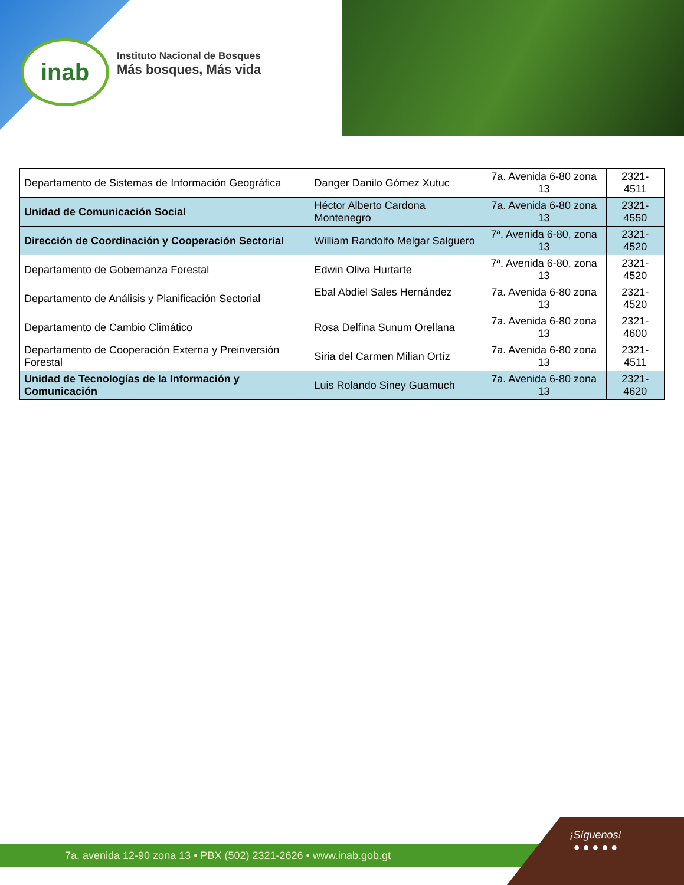inab
Instituto Nacional de Bosques
Más bosques, Más vida
| Departamento de Sistemas de Información Geográfica | Danger Danilo Gómez Xutuc | 7a. Avenida 6-80 zona 13 | 2321-4511 |
| Unidad de Comunicación Social | Héctor Alberto Cardona Montenegro | 7a. Avenida 6-80 zona 13 | 2321-4550 |
| Dirección de Coordinación y Cooperación Sectorial | William Randolfo Melgar Salguero | 7ª. Avenida 6-80, zona 13 | 2321-4520 |
| Departamento de Gobernanza Forestal | Edwin Oliva Hurtarte | 7ª. Avenida 6-80, zona 13 | 2321-4520 |
| Departamento de Análisis y Planificación Sectorial | Ebal Abdiel Sales Hernández | 7a. Avenida 6-80 zona 13 | 2321-4520 |
| Departamento de Cambio Climático | Rosa Delfina Sunum Orellana | 7a. Avenida 6-80 zona 13 | 2321-4600 |
| Departamento de Cooperación Externa y Preinversión Forestal | Siria del Carmen Milian Ortíz | 7a. Avenida 6-80 zona 13 | 2321-4511 |
| Unidad de Tecnologías de la Información y Comunicación | Luis Rolando Siney Guamuch | 7a. Avenida 6-80 zona 13 | 2321-4620 |
7a. avenida 12-90 zona 13 • PBX (502) 2321-2626 • www.inab.gob.gt
¡Síguenos!
● ● ● ● ●